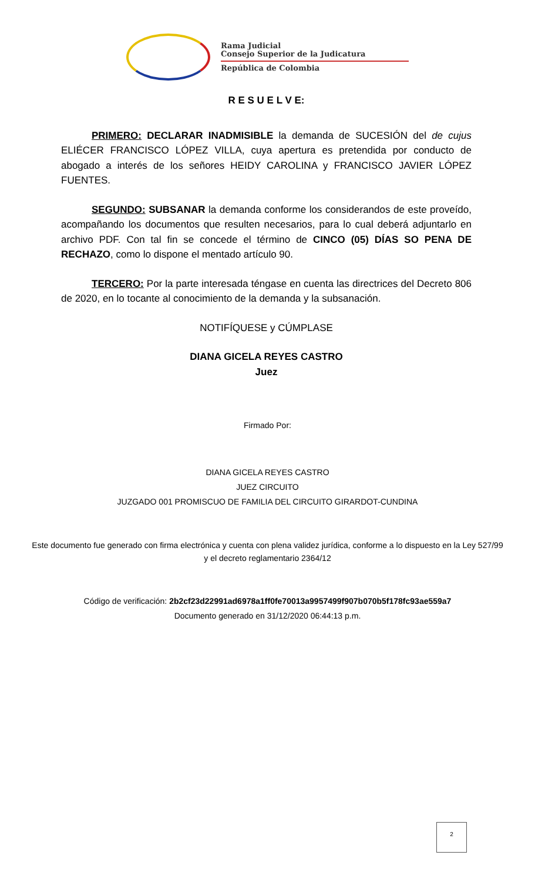Rama Judicial
Consejo Superior de la Judicatura
República de Colombia
R E S U E L V E:
PRIMERO: DECLARAR INADMISIBLE la demanda de SUCESIÓN del de cujus ELIÉCER FRANCISCO LÓPEZ VILLA, cuya apertura es pretendida por conducto de abogado a interés de los señores HEIDY CAROLINA y FRANCISCO JAVIER LÓPEZ FUENTES.
SEGUNDO: SUBSANAR la demanda conforme los considerandos de este proveído, acompañando los documentos que resulten necesarios, para lo cual deberá adjuntarlo en archivo PDF. Con tal fin se concede el término de CINCO (05) DÍAS SO PENA DE RECHAZO, como lo dispone el mentado artículo 90.
TERCERO: Por la parte interesada téngase en cuenta las directrices del Decreto 806 de 2020, en lo tocante al conocimiento de la demanda y la subsanación.
NOTIFÍQUESE y CÚMPLASE
DIANA GICELA REYES CASTRO
Juez
Firmado Por:
DIANA GICELA REYES CASTRO
JUEZ CIRCUITO
JUZGADO 001 PROMISCUO DE FAMILIA DEL CIRCUITO GIRARDOT-CUNDINA
Este documento fue generado con firma electrónica y cuenta con plena validez jurídica, conforme a lo dispuesto en la Ley 527/99 y el decreto reglamentario 2364/12
Código de verificación: 2b2cf23d22991ad6978a1ff0fe70013a9957499f907b070b5f178fc93ae559a7
Documento generado en 31/12/2020 06:44:13 p.m.
2